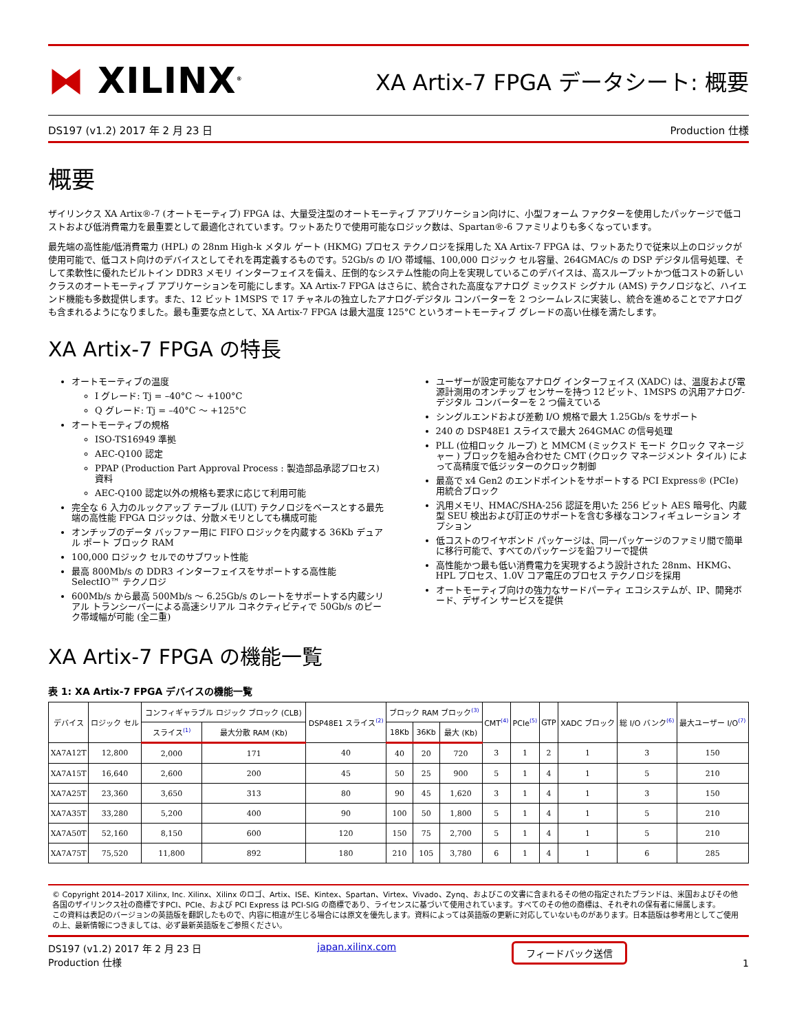⧓ XILINX<sup>®</sup>
XA Artix-7 FPGA データシート: 概要
DS197 (v1.2) 2017 年 2 月 23 日 Production 仕様
概要
ザイリンクス XA Artix®-7 (オートモーティブ) FPGA は、大量受注型のオートモーティブ アプリケーション向けに、小型フォーム ファクターを使用したパッケージで低コストおよび低消費電力を最重要として最適化されています。ワットあたりで使用可能なロジック数は、Spartan®-6 ファミリよりも多くなっています。
最先端の高性能/低消費電力 (HPL) の 28nm High-k メタル ゲート (HKMG) プロセス テクノロジを採用した XA Artix-7 FPGA は、ワットあたりで従来以上のロジックが使用可能で、低コスト向けのデバイスとしてそれを再定義するものです。52Gb/s の I/O 帯域幅、100,000 ロジック セル容量、264GMAC/s の DSP デジタル信号処理、そして柔軟性に優れたビルトイン DDR3 メモリ インターフェイスを備え、圧倒的なシステム性能の向上を実現しているこのデバイスは、高スループットかつ低コストの新しいクラスのオートモーティブ アプリケーションを可能にします。XA Artix-7 FPGA はさらに、統合された高度なアナログ ミックスド シグナル (AMS) テクノロジなど、ハイエンド機能も多数提供します。また、12 ビット 1MSPS で 17 チャネルの独立したアナログ-デジタル コンバーターを 2 つシームレスに実装し、統合を進めることでアナログも含まれるようになりました。最も重要な点として、XA Artix-7 FPGA は最大温度 125°C というオートモーティブ グレードの高い仕様を満たします。
XA Artix-7 FPGA の特長
オートモーティブの温度
I グレード: Tj = –40°C ～ +100°C
Q グレード: Tj = –40°C ～ +125°C
オートモーティブの規格
ISO-TS16949 準拠
AEC-Q100 認定
PPAP (Production Part Approval Process : 製造部品承認プロセス) 資料
AEC-Q100 認定以外の規格も要求に応じて利用可能
完全な 6 入力のルックアップ テーブル (LUT) テクノロジをベースとする最先端の高性能 FPGA ロジックは、分散メモリとしても構成可能
オンチップのデータ バッファー用に FIFO ロジックを内蔵する 36Kb デュアル ポート ブロック RAM
100,000 ロジック セルでのサブワット性能
最高 800Mb/s の DDR3 インターフェイスをサポートする高性能 SelectIO™ テクノロジ
600Mb/s から最高 500Mb/s ～ 6.25Gb/s のレートをサポートする内蔵シリアル トランシーバーによる高速シリアル コネクティビティで 50Gb/s のピーク帯域幅が可能 (全二重)
ユーザーが設定可能なアナログ インターフェイス (XADC) は、温度および電源計測用のオンチップ センサーを持つ 12 ビット、1MSPS の汎用アナログ-デジタル コンバーターを 2 つ備えている
シングルエンドおよび差動 I/O 規格で最大 1.25Gb/s をサポート
240 の DSP48E1 スライスで最大 264GMAC の信号処理
PLL (位相ロック ループ) と MMCM (ミックスド モード クロック マネージャー ) ブロックを組み合わせた CMT (クロック マネージメント タイル) によって高精度で低ジッターのクロック制御
最高で x4 Gen2 のエンドポイントをサポートする PCI Express® (PCIe) 用統合ブロック
汎用メモリ、HMAC/SHA-256 認証を用いた 256 ビット AES 暗号化、内蔵型 SEU 検出および訂正のサポートを含む多様なコンフィギュレーション オプション
低コストのワイヤボンド パッケージは、同一パッケージのファミリ間で簡単に移行可能で、すべてのパッケージを鉛フリーで提供
高性能かつ最も低い消費電力を実現するよう設計された 28nm、HKMG、HPL プロセス、1.0V コア電圧のプロセス テクノロジを採用
オートモーティブ向けの強力なサードパーティ エコシステムが、IP、開発ボード、デザイン サービスを提供
XA Artix-7 FPGA の機能一覧
表 1: XA Artix-7 FPGA デバイスの機能一覧
| デバイス | ロジック セル | コンフィギャラブル ロジック ブロック (CLB) | | DSP48E1 スライス<sup>(2)</sup> | ブロック RAM ブロック<sup>(3)</sup> | | | CMT<sup>(4)</sup> | PCIe<sup>(5)</sup> | GTP | XADC ブロック | 総 I/O バンク<sup>(6)</sup> | 最大ユーザー I/O<sup>(7)</sup> |
| --- | --- | --- | --- | --- | --- | --- | --- | --- | --- | --- | --- | --- | --- |
| | | スライス<sup>(1)</sup> | 最大分散 RAM (Kb) | | 18Kb | 36Kb | 最大 (Kb) | | | | | | |
| XA7A12T | 12,800 | 2,000 | 171 | 40 | 40 | 20 | 720 | 3 | 1 | 2 | 1 | 3 | 150 |
| XA7A15T | 16,640 | 2,600 | 200 | 45 | 50 | 25 | 900 | 5 | 1 | 4 | 1 | 5 | 210 |
| XA7A25T | 23,360 | 3,650 | 313 | 80 | 90 | 45 | 1,620 | 3 | 1 | 4 | 1 | 3 | 150 |
| XA7A35T | 33,280 | 5,200 | 400 | 90 | 100 | 50 | 1,800 | 5 | 1 | 4 | 1 | 5 | 210 |
| XA7A50T | 52,160 | 8,150 | 600 | 120 | 150 | 75 | 2,700 | 5 | 1 | 4 | 1 | 5 | 210 |
| XA7A75T | 75,520 | 11,800 | 892 | 180 | 210 | 105 | 3,780 | 6 | 1 | 4 | 1 | 6 | 285 |
© Copyright 2014–2017 Xilinx, Inc. Xilinx、Xilinx のロゴ、Artix、ISE、Kintex、Spartan、Virtex、Vivado、Zynq、およびこの文書に含まれるその他の指定されたブランドは、米国およびその他各国のザイリンクス社の商標ですPCI、PCIe、および PCI Express は PCI-SIG の商標であり、ライセンスに基づいて使用されています。すべてのその他の商標は、それぞれの保有者に帰属します。
この資料は表記のバージョンの英語版を翻訳したもので、内容に相違が生じる場合には原文を優先します。資料によっては英語版の更新に対応していないものがあります。日本語版は参考用としてご使用の上、最新情報につきましては、必ず最新英語版をご参照ください。
DS197 (v1.2) 2017 年 2 月 23 日
Production 仕様
japan.xilinx.com フィードバック送信 1